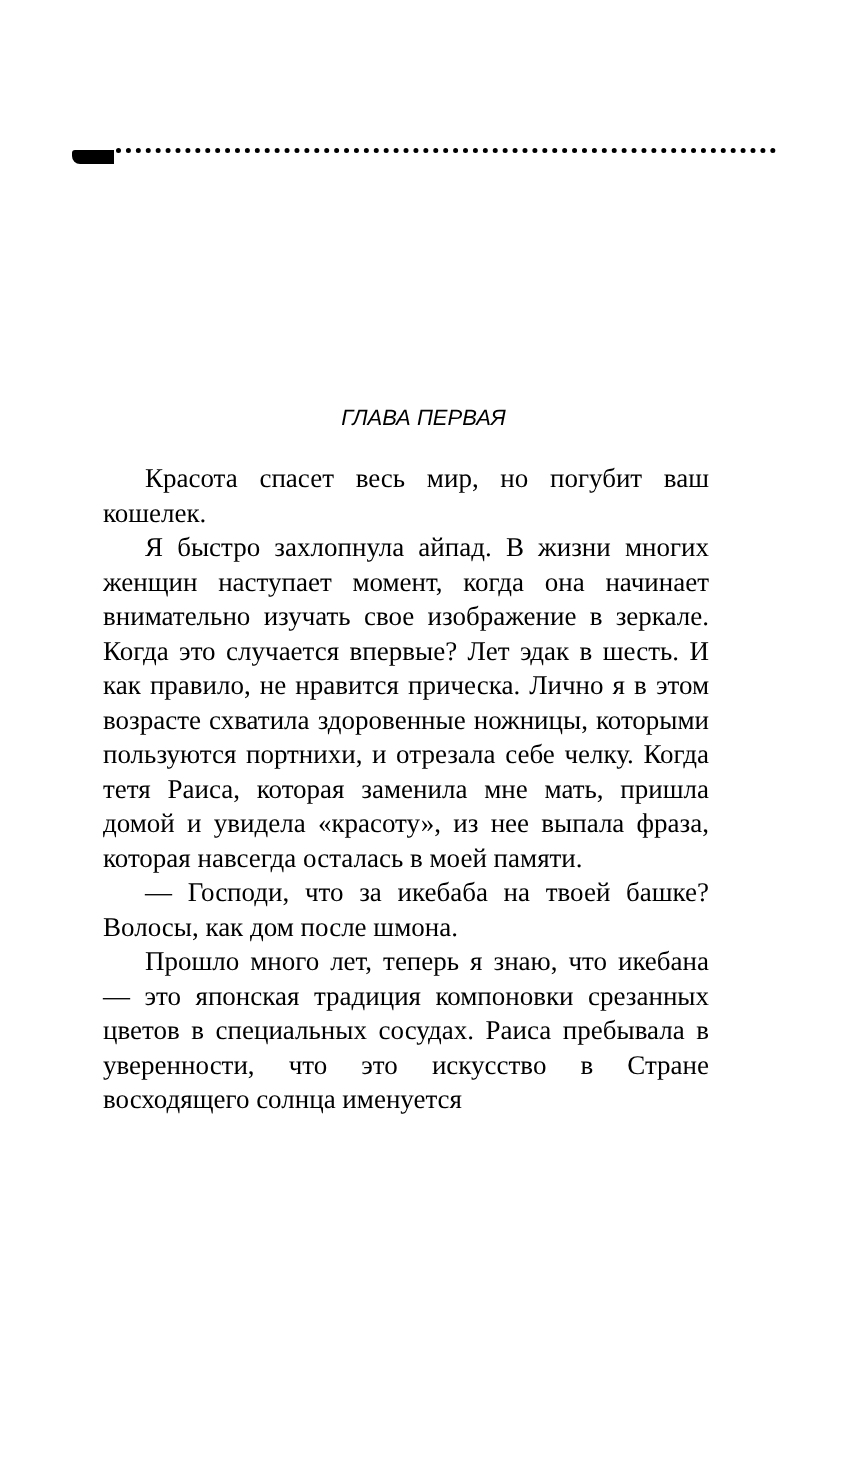ГЛАВА ПЕРВАЯ
Красота спасет весь мир, но погубит ваш кошелек.
Я быстро захлопнула айпад. В жизни многих женщин наступает момент, когда она начинает внимательно изучать свое изображение в зеркале. Когда это случается впервые? Лет эдак в шесть. И как правило, не нравится прическа. Лично я в этом возрасте схватила здоровенные ножницы, которыми пользуются портнихи, и отрезала себе челку. Когда тетя Раиса, которая заменила мне мать, пришла домой и увидела «красоту», из нее выпала фраза, которая навсегда осталась в моей памяти.
— Господи, что за икебаба на твоей башке? Волосы, как дом после шмона.
Прошло много лет, теперь я знаю, что икебана — это японская традиция компоновки срезанных цветов в специальных сосудах. Раиса пребывала в уверенности, что это искусство в Стране восходящего солнца именуется